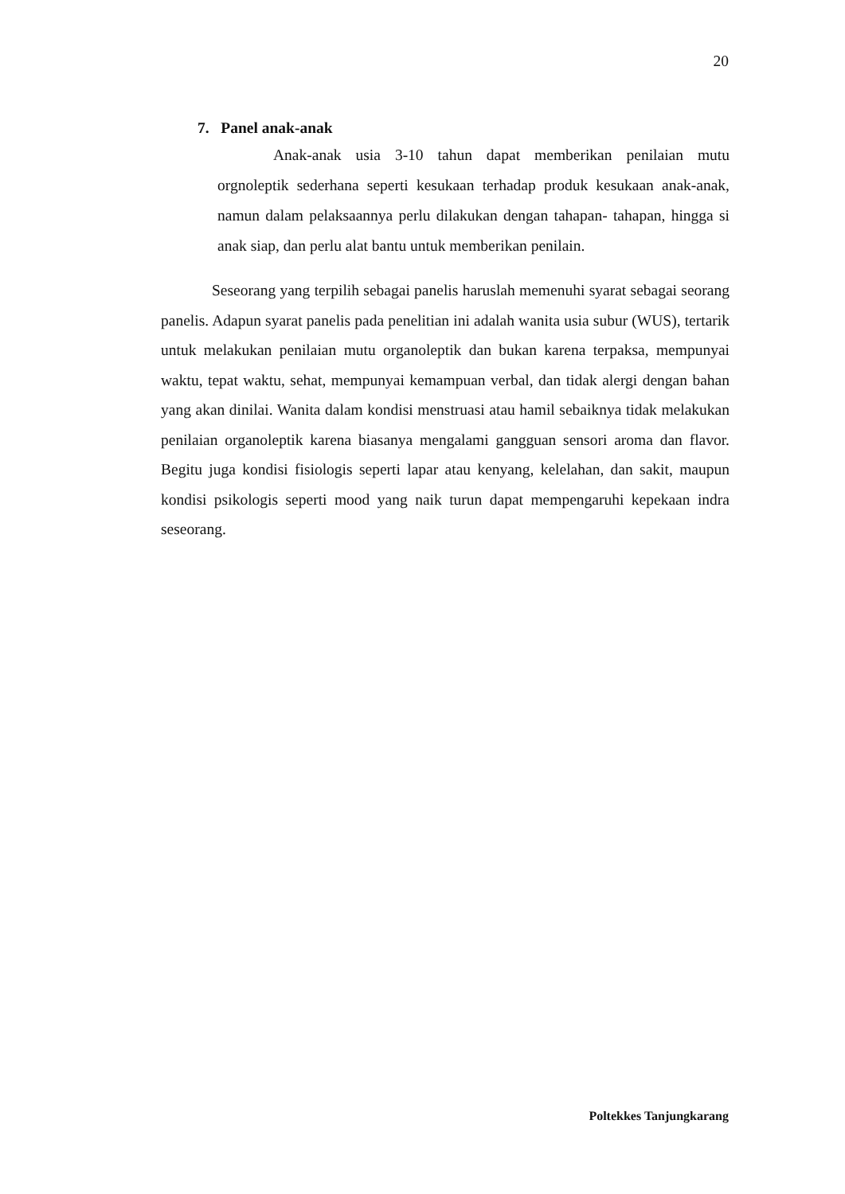20
7. Panel anak-anak
Anak-anak usia 3-10 tahun dapat memberikan penilaian mutu orgnoleptik sederhana seperti kesukaan terhadap produk kesukaan anak-anak, namun dalam pelaksaannya perlu dilakukan dengan tahapan- tahapan, hingga si anak siap, dan perlu alat bantu untuk memberikan penilain.
Seseorang yang terpilih sebagai panelis haruslah memenuhi syarat sebagai seorang panelis. Adapun syarat panelis pada penelitian ini adalah wanita usia subur (WUS), tertarik untuk melakukan penilaian mutu organoleptik dan bukan karena terpaksa, mempunyai waktu, tepat waktu, sehat, mempunyai kemampuan verbal, dan tidak alergi dengan bahan yang akan dinilai. Wanita dalam kondisi menstruasi atau hamil sebaiknya tidak melakukan penilaian organoleptik karena biasanya mengalami gangguan sensori aroma dan flavor. Begitu juga kondisi fisiologis seperti lapar atau kenyang, kelelahan, dan sakit, maupun kondisi psikologis seperti mood yang naik turun dapat mempengaruhi kepekaan indra seseorang.
Poltekkes Tanjungkarang